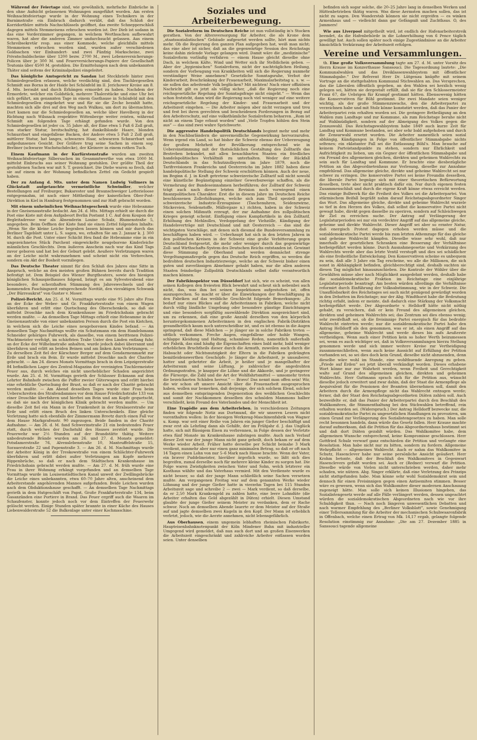Während der Feiertage sind, wie gewöhnlich, mehrfache Einbrüche in den ohne Aufsicht gelassenen Wohnungen ausgeführt worden. Am ersten Weihnachtsfeiertage wurde in der Wohnung eines Technikers in der Barnimstraße ein Einbruch dadurch verübt, daß das Schloß der Korridorthüre mittels Nachschlüssels geöffnet, das zweite Schnepperschloß dagegen mittels Stemmeisens erbrochen worden ist. Der Dieb ist sodann in das eine Vorderzimmer gegangen, in welchem Werthsachen aufbewahrt waren, hat aber die anderen Zimmer undurchsucht gelassen. Aus einem Schreibsekretär resp. aus einer Kommode, welche gleichfalls mittels Stemmeisen erbrochen worden sind, wurden außer verschiedenen Goldsachen vier Einhundert- und zwei Fünfzig Markscheine, zwei Privatschuldscheine über 1200 bezw. 2700 M., zwei Lebensversicherungs-Policen über je 300 M. und Feuerversicherungs-Papiere der Gesellschaft Teutonia über 4500 M. gestohlen. Die Ermittelungen nach dem unbekannten Thäter sind seitens der Kriminalpolizei eingeleitet.
Das königliche Amtsgericht zu Sandau hat Steckbriefe hinter zwei Schmiedegesellen erlassen, welche verdächtig sind, den Tischlergesellen Schmidt aus Borna in der Haide bei Schönfeld im II. Jerichower Kreise am 8. d. Mts. beraubt und durch Erhängen ermordet zu haben. Nachdem der Ermordete, welcher ein Goldstück, mehrere Thalerstücke und eine Uhr bei sich geführt, am genannten Tage in einem Gasthause in Schönfeld mit den Schmiedegesellen eingekehrt war und für sie die Zeche bezahlt hatte, machten sich alle drei auf den Weg nach Wulkau, um dort zu übernachten. Dort kamen nur die Schmiedegesellen an, welche über Havelberg in der Richtung nach Wilsnack respektive Wittenberge weiter reisten, während Schmidt am folgenden Tage erhängt gefunden wurde. Von den Schmiedegesellen ist jeder ca. 35 Jahre alt, der Eine etwa 5 Fuß 6 Zoll groß, von starker Statur, breitschultrig, hat dunkelblonde Haare, blonden Schnurrbart und eingefallene Backen, der Andere etwa 5 Fuß 2 Zoll groß, mittlerer Statur, hat langes, schwarzes Haar, schwarzen Schnurrbart und aufgedunsenes Gesicht. Der Größere trug seine Sachen in einem sog. Berliner (schwarze Wachstuchdecke), der Kleinere in einem rothen Tuch.
Einem Kaufmann in der Kurfürstenstraße wurden am zweiten Weihnachtsfeiertage Silbersachen im Gesammtwerthe von etwa 1000 M. mittelst Einbruchs aus seiner Wohnung gestohlen. Der größte Theil der gestohlenen Sachen war mit S. T. gezeichnet. Die Diebe waren so frech, daß sie auf einem in der Wohnung befindlichen Zettel ein Gedicht gespielt haben.
Der zu Anfang d. Mts. unter dem Namen Ludwig Vollmers in Glückstadt aufgetauchte vermeintliche Schwindler, welcher Bestellungen auf Freiburger, Bukarester und Braunschweiger Lotterieloose entgegennahm, ist nach einer Mittheilung der kaiserlichen Ober-Post-Direktion in Kiel in Hamburg festgenommen und zur Haft gebracht worden.
Mit einem unheimlichen Weihnachtsgeschenk wurde eine Hebeamme in der Gneisenaustraße bedacht. Am 24. d. Mts. Mittags erhielt sie durch die Post eine Kiste mit dem Aufgabeort Berlin Postamt 1 C. Auf dem Koupon der Begleitadresse war als Absenderin Louise Schulz, Blumenstraße 5, angegeben. Beim Oeffnen der Kiste fand sie einen Zettel folgenden Inhalts: „Wenn Sie die kleine Leiche begraben lassen können und mir durch das Berliner Tageblatt unter L. S. sagen, wo, erhalten Sie am 2. Januar k. J. 300 M. durch die Post. Unter einer Schicht Heu fand die Hebeamme eine in ein ungezeichnetes Stück Parchent eingewickelte neugeborene Kinderleiche männlichen Geschlechts. Dem äußeren Anschein nach war das Kind Tags zuvor geboren und hat bei der Geburt gelebt. Aeußere Verletzungen waren an der Leiche nicht wahrzunehmen und scheint nicht ein Verbrechen, sondern ein Akt der Bosheit vorzuliegen.
Das Deutsche Theater nimmt für den Schluß des Jahres eine Sitte in Anspruch, welche an den meisten großen Bühnen bereits durch Tradition befestigt ist. Dem Beispiel des Wiener Burgtheaters, sowie des hiesigen königlichen Schauspielhauses folgend, bringt es am Sylvesterabend eine besondere, der scherzhaften Stimmung des Jahreswechsels und der kommenden Faschingszeit entsprechende Novität, den vieraktigen Schwank „Der Bürreaukrat“ von Gustav v. Moser.
Polizei-Bericht. Am 25. d. M. Vormittags wurde eine 95 Jahre alte Frau an der Ecke der Weber- und Gr. Frankfurterstraße von einem Wagen überfahren und erlitt eine Quetschung des Oberschenkels, so daß sie mittelst Droschke nach dem Krankenhause im Friedrichshain gebracht werden mußte. — An demselben Tage Mittags erhielt eine Hebeamme in der Gneisenaustraße von einer unbekannten Person durch die Post ein Kistchen, in welchem sich die Leiche eines neugeborenen Kindes befand. — An demselben Tage Nachmittags wollte ein Schutzmann ein dem Handelsmann Schneider gehöriges Fuhrwerk, als dasselbe, von einem berittenen Polizei-Wachtmeister verfolgt, im schärfsten Trabe Unter den Linden entlang fuhr, an der Ecke der Wilhelmstraße anhalten, wurde jedoch dabei überrannt und überfahren und erlitt an beiden Beinen und am linken Arm Verletzungen. — Zu derselben Zeit fiel der Kürschner Berger auf dem Gendarmenmarkt zur Erde und brach ein Bein. Er wurde mittelst Droschke nach der Charitee gebracht. — Am 24. dieses Monats Vormittags brach in dem Leipzigerstraße 84 befindlichen Lager des Zentral-Magazins der vereinigten Tischlermeister Feuer aus, durch welches ein nicht unerheblicher Schaden angerichtet wurde. Am 25. d. M. Vormittags gerieth der Schlosser Eckmann auf dem Lehrter Bahnhofe zwischen die Puffer zweier Güterwagen und erlitt hierbei eine erhebliche Quetschung der Brust, so daß er nach der Charité gebracht werden mußte. — Am Abend desselben Tages wurde eine Frau beim Ueberschreiten des Straßendammes vor dem Hause Friedrichstraße 133 von einer Droschke überfahren und hierbei am Bein und am Kopfe gequetscht, so daß sie nach der königlichen Klinik gebracht werden mußte. — Um dieselbe Zeit fiel ein Mann in der Trunkenheit in der Stralauerstraße zur Erde und erlitt einen Bruch des linken Unterschenkels. Eine gleiche Verletzung hatte sich ebenfalls der Zimmermann Breetz durch einen Fall vor dem Hause Markgrafenstr. 90 zugezogen. Beide fanden in der Charité Aufnahme. — Am 26. d. M. fand Schwerinstraße 21 ein bedeutendes Feuer statt, durch welches der Dachstuhl des Hauses zerstört wurde. Die Feuerwehr war 2½ Stunden auf der Brandstätte thätig. Weitere unbedeutende Brände wurden am 26. und 27. d. Monats gemeldet: Potsdamerstraße 76, Alvenslebenstraße 10, Manteuffelstraße 15, Sorauerstraße 22 und Papenstraße 3. — Am 26. d. M. Nachmittags wurde der Arbeiter König in der Treskowstraße von einem Schlächter-Fuhrwerk überfahren und erlitt dabei außer Verletzungen am Kopfe mehrere Rippenbrüche, so daß er nach dem Städtischen Krankenhause im Friedrichshain gebracht werden mußte. — Am 27. d. M. früh wurde eine Frau in ihrer Wohnung erhängt vorgefunden und an demselben Tage Vormittags wurde im Louisenstädtischen Kanal unweit der Zwillingsbrücke die Leiche eines unbekannten, etwa 60–70 Jahre alten, anscheinend dem Arbeiterstande angehörenden Mannes aufgefunden. Beide Leichen wurden nach dem Obduktionshause geschafft. — An demselben Tage Nachmittags gerieth in dem Hutgeschäft von Papst, Große Frankfurterstraße 134, beim Gasanzünden eine Portiere in Brand. Das Feuer ergriff auch die Waaren im Schaufenster, konnte jedoch noch vor dem Eintreffen der Feuerwehr gelöscht werden. Einige Stunden später brannte in einer Küche des Hauses Liebenwalderstraße 52 die Balkenlage unter einer Kochmaschine.
Soziales und Arbeiterbewegung.
Die Sozialreform im Deutschen Reiche ist nun vollständig in's Stocken gerathen. Von der Altersversorgung für Arbeiter, die als Krone dem „staatssozialistischen“ Gebäude aufgesetzt werden sollte, hört man nichts mehr. Ob die Regierung den ganzen Plan aufgegeben hat, weiß man nicht; das eine aber ist sicher, daß an die gegenwärtige Session des Reichstags keine dahin zielende Vorlage gelangen wird. Damit wäre die „medizinische“ Sozialreform vorläufig verfahren — einem Hause gleicht dieselbe ohne Dach, in welchem Kälte, Wind und Wetter sich ihr Stelldichein geben. — Aber der „hygienischen“ Sozialreform, nicht der nachträglichen Heilung, sondern der Vorbeugung von Krankheiten will sich die Regierung nunmehr verständiger Weise annehmen? Gesetzliche Sonntagsruhe, Verbot der Kinderarbeit, Beschränkung der Frauenarbeit, Maximalarbeitstag u. s. w. — sie sollen das arbeitende Volk beglücken? Mit nichten! Nach einer offiziösen Nachricht gilt es jetzt als völlig sicher, „daß die Regierung noch eine reichsgesetzliche Regelung der Sonntagsfrage nicht eingeht.“ — Wenn das schon feststeht, dann wird die Regierung noch viel weniger auf eine weitere reichsgesetzliche Regelung der Kinder- und Frauenarbeit und der Arbeitszeit eingehen. — Die Arbeiter mögen aber nicht verzagen und treu und fest bei ihren gerechten und bescheidenen Forderungen in Bezug auf den Arbeiterschutz, auf eine volksthümliche Sozialreform beharren. „Rom ist nicht an einem Tage erbaut worden“ und „Viele Tropfen höhlen den Stein aus“ — das sind zwei wahre Sprichworte.
Die aggressive Handelspolitik Deutschlands beginnt mehr und mehr in den Nachbarländern die unvermeidliche Gegenwirkung hervorzurufen. Wenn irgend ein Land, so hat bisher die Schweiz ebenso der Ueberzeugung der großen Mehrheit der Bevölkerung entsprechend wie in Uebereinstimmung mit der thatsächlichen Gestaltung des Zolltarifs das Bestreben bekundet, mit allen benachbarten Staaten ein friedliches handelspolitisches Verhältniß zu unterhalten. Weder der Rückfall Deutschlands in das Schutzzollsystem im Jahre 1879, noch die Tarifrevisionen Frankreichs und Oesterreichs im Jahre 1882 haben diese handelspolitische Stellung der Schweiz erschüttern können. Auch der neue, im Beginn d. J. in Kraft getretene schweizerische Zolltarif soll nicht sowohl eine künstliche Begünstigung einzelner Gewerbszweige schaffen, als die Vermehrung der Bundeseinnahmen herbeiführen; der Zolltarif der Schweiz trägt auch nach dieser letzten Revision noch vorwiegend einen finanzpolitischen Charakter. Erst die in diesem Jahre im Deutschen Reiche beschlossenen Zollerhöhungen, welche sich zum Theil speziell gegen schweizerische Industrie-Erzeugnisse (Taschenuhren, Seidenzwirne, Stickereien, Seidenstoffe, Müllergaze x.) richten, haben in der Schweiz einen solchen Mißmuth erzeugt, der zur Aufnahme des zollpolitischen Krieges geneigt scheint. Einfügung eines Kampfartikels in den Zolltarif, Erhöhung des Mehlzolles, Verdoppelung der Viehzölle, Kündigung der Handelsverträge mit Deutschland und mit Oesterreich — das sind die wichtigsten Vorschläge, mit denen sich diesmal die Bundesversammlung zu beschäftigen haben wird. — Ueberhaupt hat sich in den letzten Jahren in den politischen Kreisen in der Schweiz eine große Verbitterung gegen Deutschland festgesetzt, die mehr oder weniger durch das gegenwärtige Zoll- und Wirthschafts-System des Deutschen Reichs entstanden ist. Gewinnt diese Stimmung die Oberhand und werden demnächst strenge Vergeltungsmaßregeln gegen das Deutsche Reich ergriffen, so werden die bedrohten deutschen Industriezweige, welche an der Schweiz bisher einen guten und zuverlässigen Abnehmer gehabt haben, nur die allen anderen Staaten feindselige Zollpolitik Deutschlands selbst dafür verantwortlich machen können.
Der Fabrikinspektor von Düsseldorf hat sich, wie es scheint, von allen seinen Kollegen den freiesten Blick bewahrt und scheut sich nebenbei auch nicht, das, was ihm bei seinen Inspektionen aufgestoßen ist, offen auszusprechen. So macht er über die Einwirkungen der Beschäftigung in den Fabriken auf das weibliche Geschlecht folgende Bemerkungen: „Es bedarf nur eines Blickes auf die Arbeiterinnen in Fabriken, welche nicht durch völlig ländliche Umgebung oder besondere günstige Einrichtungen und eine besonders sorgfältig auswählende Direktion ausgezeichnet sind, um zu erkennen, daß eine große Anzahl derselben von den körperlich heruntergekommenen Arbeiterinnen in den englischen Fabrik-Distrikten gesundheitlich kaum noch unterscheidbar ist, und es ist ebenso in die Augen springend, daß diese Mädchen — je jünger sie in solche Fabriken treten — sittlich verkommen. Freche Augen, eingefallene oder hohle Wangen, schlappe Kleidung und Haltung, schamlose Reden, namentlich außerhalb der Fabrik, das sind häufig die Eigenschaften eines bald mehr, bald weniger erheblichen Bruchtheils dieser durch die Armuth, zuweilen auch durch die Habsucht oder Nichtsnutzigkeit der Eltern in die Fabriken gedrängten bemitleidenswerthen Geschöpfe. Je länger die Arbeitszeit, je unsauberer, hatter und gehetzter die Arbeit, je heißer und je mangelhafter der Arbeitsraum und seine Lüftung, je zahlreicher die angedrohten Ordnungsstrafen, je knapper die Löhne und die Akkorde, und je geringerer die Fürsorge, die Zahl und die Art der Wohlfahrtsmittel — umsomehr treten die bezeichneten Schäden hervor.“ — Bravo! Das nennt man offen sein! Wir, die wir schon oft unsere Ansicht über die Frauenarbeit ausgesprochen haben, wollen nur bemerken, daß derjenige, der sich solchem Elend, solcher aus demselben entspringenden Degeneration des weiblichen Geschlechts und somit der Nachkommen desselben des schnöden Mammons halber verschließt, kein Freund des Vaterlandes und der Menschheit ist.
Eine Tragödie aus dem Arbeiterleben. In verschiedenen Zeitungen finden wir folgende Notiz aus Dortmund, die wir unseren Lesern nicht vorenthalten wollen: In der hiesigen Werkzeug-Maschinenfabrik von Wagner u. Komp. war seit einer Reihe von Jahren ein junger Gießer beschäftigt und zwar erst als Lehrling dann als Gehilfe, der im Frühjahr d. J. das Unglück hatte, sich mit flüssigem Eisen zu verbrennen, in Folge dessen der Verletzte etwa fünf Monate im Krankenhause zubringen mußte. Auch nach Verlauf dieser Zeit war der junge Mann nicht ganz geheilt, doch bekam er auf dem Werke wieder Arbeit. Früher hatte derselbe per Schicht beinahe 3 Mark verdient, nunmehr aber nur einen ganz minimalen Betrag, so daß er oft nach 14 Tagen einen Lohn von nur 5–6 Mark nach Hause brachte. Wenn der Vater, ein braver Puddelmeister, hierüber ärgerlich wurde, so läßt sich dies begreifen, zumal derselbe noch für mehrere kleine Kinder zu sorgen hat. Die Folge waren Zwistigkeiten zwischen Vater und Sohn, welch letzterer ein Kosthaus wählte und das Vaterhaus vermied. Mit den Verdienste wurde es nicht besser, so daß der junge Mann schließlich seine Sachen versetzen mußte. Am vergangenen Freitag war auf dem genannten Werke wieder Löhnung und der junge Gießer hatte in vierzehn Tagen bei 115 Stunden Arbeitszeit sage und schreibe 2 — zwei — Mark verdient, so daß derselbe, da er 2,50 Mark Krankengeld zu zahlen hatte, eine leere Lohndüte (die Arbeiter erhalten das Geld abgezählt in Düten) erhielt. Diesen Umstand glaubte der junge Gießer seinem Meister zu verdanken, dem er Rache schwor. Noch an demselben Abende lauerte er dem Meister auf der Straße auf und jagte demselben zwei Kugeln in den Kopf. Der Mann ist erheblich verletzt, jedoch, wie die Aerzte annehmen, nicht lebensgefährlich.
Aus Oberhausen, einem ungemein lebhaften rheinischen Fabrikorte, Haupteisenbahnknotenpunkt der Köln Mindener Bahn mit industrieller Umgegend wird gemeldet, daß nun auch dort und an großen Eisenwerken die Arbeitszeit eingeschränkt und zahlreiche Arbeiter entlassen worden seien. Unter denselben
befinden sich sogar solche, die 20–25 Jahre lang in denselben Werken und Hüttenbetrieben thätig waren. Was diese Aermsten machen sollen, das ist nicht zu sagen. Den Wanderstab können sie nicht ergreifen — es winken Armenhaus und — vielleicht dann gar Gefängniß und Zuchthaus. O, des Jammers!
Wie aus Liverpool mitgetheilt wird, ist endlich der Hafenarbeiterstreik beendet, da die Hafenbehörde in die Lohnerhöhung von 6 Pence täglich gewilligt hat. Auch sollen später noch einige Zugeständnisse an die Arbeiter hinsichtlich Verkürzung der Arbeitszeit erfolgen.
Vereine und Versammlungen.
th. Eine große Volksversammlung tagte am 27. d. M. unter Vorsitz des Herrn Krause im Konzerthause Sanssouci. Die Tagesordnung lautete: „Die Kommunalwahlen und das Dreiklassenwahlsystem mit öffentlicher Stimmabgabe.“ Der Referent Herr Dr. Lütgenau knüpfte mit seinem Vortrage an die stattgehabten Kommunal Stichwahlen an. Das Versprechen, das die Liberalen öffentlich gegeben, an den Wahlen sei herzlich wenig gelegen sei, hätten sie dergestalt erfüllt, daß sie für den Schlossermeister Franz 67, die Uebrigen für Krampf gestimmt hätten. Ebensowenig hätten die Konservativen für Böhl gestimmt. Die zwei Mandate seien weniger wichtig, als der große Stimmenzuwachs, den die Arbeiterpartei zu verzeichnen habe und mit Stolz könne konstatirt werden, daß das Panier der Arbeiterpartei rein erhalten worden sei. Die geringere Betheiligung an den Wahlen zum Landtage und zur Kommune, als zum Reichstage beruhe nicht auf Wahlmüdigkeit, sondern auf der Abneigung des Volkes gegen die Zensuswahl. Das Reichstagswahlsystem habe 1849 auch kurze Zeit für Landtag und Kommune bestanden, sei aber sehr bald aufgehoben und durch die Zensurwahl ersetzt worden. Die Arbeiter namentlich seien sozial abhängig, Kündigungen in Folge von öffentlicher Stimmabgabe nichts seltenes; ein eklatanter Fall sei die Entlassung Böhl's. Man brauche auf keinem Parteistandpunkte zu stehen, sondern nur Ehrlichkeit und Aufrichtigkeit zu lieben, um ein Gegner der öffentlichen Stimmabgabe und ein Freund des allgemeinen gleichen, direkten und geheimen Wahlrechts zu sein auch für Landtag und Kommune. Er brachte eine diesbezügliche Petition an das Abgeordnetenhaus zur Verlesung, dieselbe zur Annahme empfehlend. Das allgemeine gleiche, direkte und geheime Wahlrecht sei nur schwer zu erringen. Die konservative Partei sei keine Freundin desselben, die liberale Partei begnüge sich mit einer theoretischen Befürwortung desselben, trete aber nicht praktisch dafür ein. Nur durch eigenen festen Zusammenschluß und durch die eigene Kraft könne etwas erreicht werden. Das einzige Bollwerk für die Freiheit des Volkes sei die Arbeiterpartei. Von stürmischem Beifall begrüßt nahm darauf Reichstagsabgeordneter Singer das Wort. Das allgemeine gleiche, direkte und geheime Wahlrecht wurzele so tief in den Herzen des Volkes, daß selbst die konservative Partei nicht gewagt habe, direkt gegen dasselbe zu operiren, sondern auf Schleichwegen ihr Ziel zu erreichen suche. Der Antrag auf Verlängerung der Legislaturperioden sei nur ein verdeckter Angriff auf das allgemeine gleiche, geheime und direkte Wahlrecht. Dieser Angriff sei aber so ernster Natur, daß energisch Protest dagegen erhoben werden müsse und die sozialdemokratische Partei werde bis zum letzten Athemzuge für das gleiche und geheime Wahlrecht kämpfen. Dieselbe wisse sehr wohl, daß nur innerhalb der gesetzlichen Schranken eine Besserung der Verhältnisse herbeigeführt werden könne. Durch Ausnahmegesetze und Verkürzung des Wahlrechts werde aber das letzte Ventil verstopft und dies sei schädlicher als eine freiheitliche Entwickelung. Den Konservativen scheine es unbequem zu sein, daß alle 3 Jahre ein Tag erscheine, wo alle die Millionen, die sich sonst in Abhängigkeit befinden, gleichberechtigt sind, deshalb suchten sie diesen Tag möglichst hinauszuschieben. Die Kontrole der Wähler über die Gewählten müsse aber nach Möglichkeit ausgedehnt werden, deshalb habe die sozialdemokratische Fraktion im Reichstage eine einjährige Legislaturperiode beantragt. Am besten würden allerdings die Verhältnisse reformirt durch Einführung der Volksabstimmung, wie in der Schweiz. Die Unauflösbarkeit des Reichstages sei auch nicht genügend gewürdigt worden in den Debatten im Reichstage; nur der Abg. Windthorst habe die Bedeutung richtig erfaßt, indem er meinte, daß dadurch eine Stärkung der Volksmacht herbeigeführt werde. Der Abgeordnete v. Helldorff hätte nicht nöthig gehabt, zu versichern, daß er kein Freund des allgemeinen gleichen, direkten und geheimen Wahlrechts sei; das Zentrum sei dies ebenso wenig; sehr zweifelhaft sei, ob die freisinnige Partei energisch für das bedrohte Wahlrecht eintreten werde; nur die sozialdemokratische Partei habe den Antrag Helldorff als den genommen, was er ist, als einen Angriff auf das allgemeine, geheime Wahlrecht und werde dieses bis aufs Aeußerste vertheidigen. Wenn auch einer Petition kein so hoher Werth beizumessen sei, wenn es auch wichtiger sei, daß in Volksversammlungen hierzu Stellung genommen werde und sich immer weitere Kreise zur Vertheidigung zusammenschließen, wenn auch keine Aussicht auf Erfüllung der Petition vorhanden sei, so sei dies doch kein Grund, dieselbe nicht abzusenden, denn dieselbe wäre wohl im Stande, eine wohlthuende Anregung zu geben. „Friede auf Erden“ sei jetzt überall verkündigt worden. Dieses erhabene Wort könne nur zur Wahrheit werden, wenn Freiheit und Gerechtigkeit walte auf Grund des allgemeinen gleichen, direkten und geheimen Wahlrechts. Herr Guttmann sprach sich für die Petition aus, wünscht dieselbe jedoch erweitert und zwar dahin, daß der Staat die Armenpflege als Aequivalent für die Pensionen der Beamten übernehmen soll, damit den Arbeitern durch die Armenpflege nicht das Wahlrecht entzogen werde; ferner, daß der Staat den Reichstagsabgeordneten Diäten zahlen soll. Auch bezweifelte er, daß das Panier der Arbeiterpartei durch den Beschluß des Wahlkomitees, die Stimmenthaltung bei den Stichwahlen betreffend, rein erhalten worden sei. (Widerspruch.) Der Antrag Helldorff bezwecke nur, die sozialdemokratische Partei zu ungesetzlichen Handlungen zu provoziren, um einen Grund zur Verlängerung des Sozialistengesetzes zu haben. Man solle recht besonnen handeln, dann würde das Gesetz fallen. Herr Krause machte darauf aufmerksam, daß die Petition für das Abgeordnetenhaus bestimmt sei und daß dort Diäten gezahlt würden. Das Wahlkomitee habe, dem allgemeinen Wunsche entsprechend, keine Kompromisse geschlossen. Herr Gottfried Schulz verwarf ganz entschieden die Petition und verlangte eine Resolution. Man habe nicht nur zu bitten, sondern zu fordern. Allgemeine Wehrpflicht — allgemeines Wahlrecht. Auch er nahm das Wahlkomitee in Schutz, Hasenclever habe nur seine persönliche Ansicht geäußert. Herr Krohm betonte, daß der Beschluß des Wahlkomitees in Gegenwart Hasenclevers gefaßt worden sei. Auch er (Redner) verwarf die Petition. Dieselbe würde von Vielen nicht unterschrieben werden, daher mehr schaden, wie nützen. Abg. Singer erklärte, daß eine Verletzung des Prinzips nicht stattgefunden habe. Man könne sehr wohl Sozialdemokrat sein und dennoch für einen Freisinnigen gegen einen Antisemiten stimmen. Besser wäre es gewesen, wenn sich das Wahlkomitee dieser modernen Anschauung zugeneigt hätte. Man solle sich keinen Illusionen hingeben, das Sozialistengesetz werde auf alle Fälle verlängert werden, dessen ungeachtet würden die sozialdemokratischen Abgeordneten nach wie vor ihre Schuldigkeit thun. — Nach noch längeren unwesentlichen Debatten und nach warmer Empfehlung des „Berliner Volksblatt“, sowie Genehmigung einer Tellersammlung für die Arbeiter der mechanischen Schuhwaarenfabrik in Offenbach, welche einen Ertrag von Mk. 14,17 ergab, gelangte folgende Resolution einstimmig zur Annahme: „Die am 27. Dezember 1885 in Sanssouci tagende allgemeine